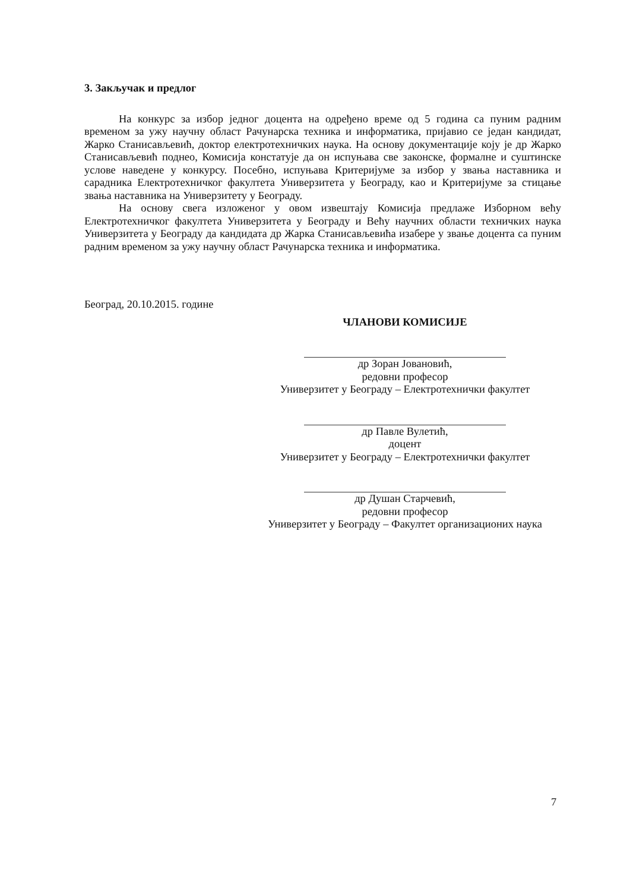3. Закључак и предлог
На конкурс за избор једног доцента на одређено време од 5 година са пуним радним временом за ужу научну област Рачунарска техника и информатика, пријавио се један кандидат, Жарко Станисављевић, доктор електротехничких наука. На основу документације коју је др Жарко Станисављевић поднео, Комисија констатује да он испуњава све законске, формалне и суштинске услове наведене у конкурсу. Посебно, испуњава Критеријуме за избор у звања наставника и сарадника Електротехничког факултета Универзитета у Београду, као и Критеријуме за стицање звања наставника на Универзитету у Београду.
На основу свега изложеног у овом извештају Комисија предлаже Изборном већу Електротехничког факултета Универзитета у Београду и Већу научних области техничких наука Универзитета у Београду да кандидата др Жарка Станисављевића изабере у звање доцента са пуним радним временом за ужу научну област Рачунарска техника и информатика.
Београд, 20.10.2015. године
ЧЛАНОВИ КОМИСИЈЕ
др Зоран Јовановић,
редовни професор
Универзитет у Београду – Електротехнички факултет
др Павле Вулетић,
доцент
Универзитет у Београду – Електротехнички факултет
др Душан Старчевић,
редовни професор
Универзитет у Београду – Факултет организационих наука
7